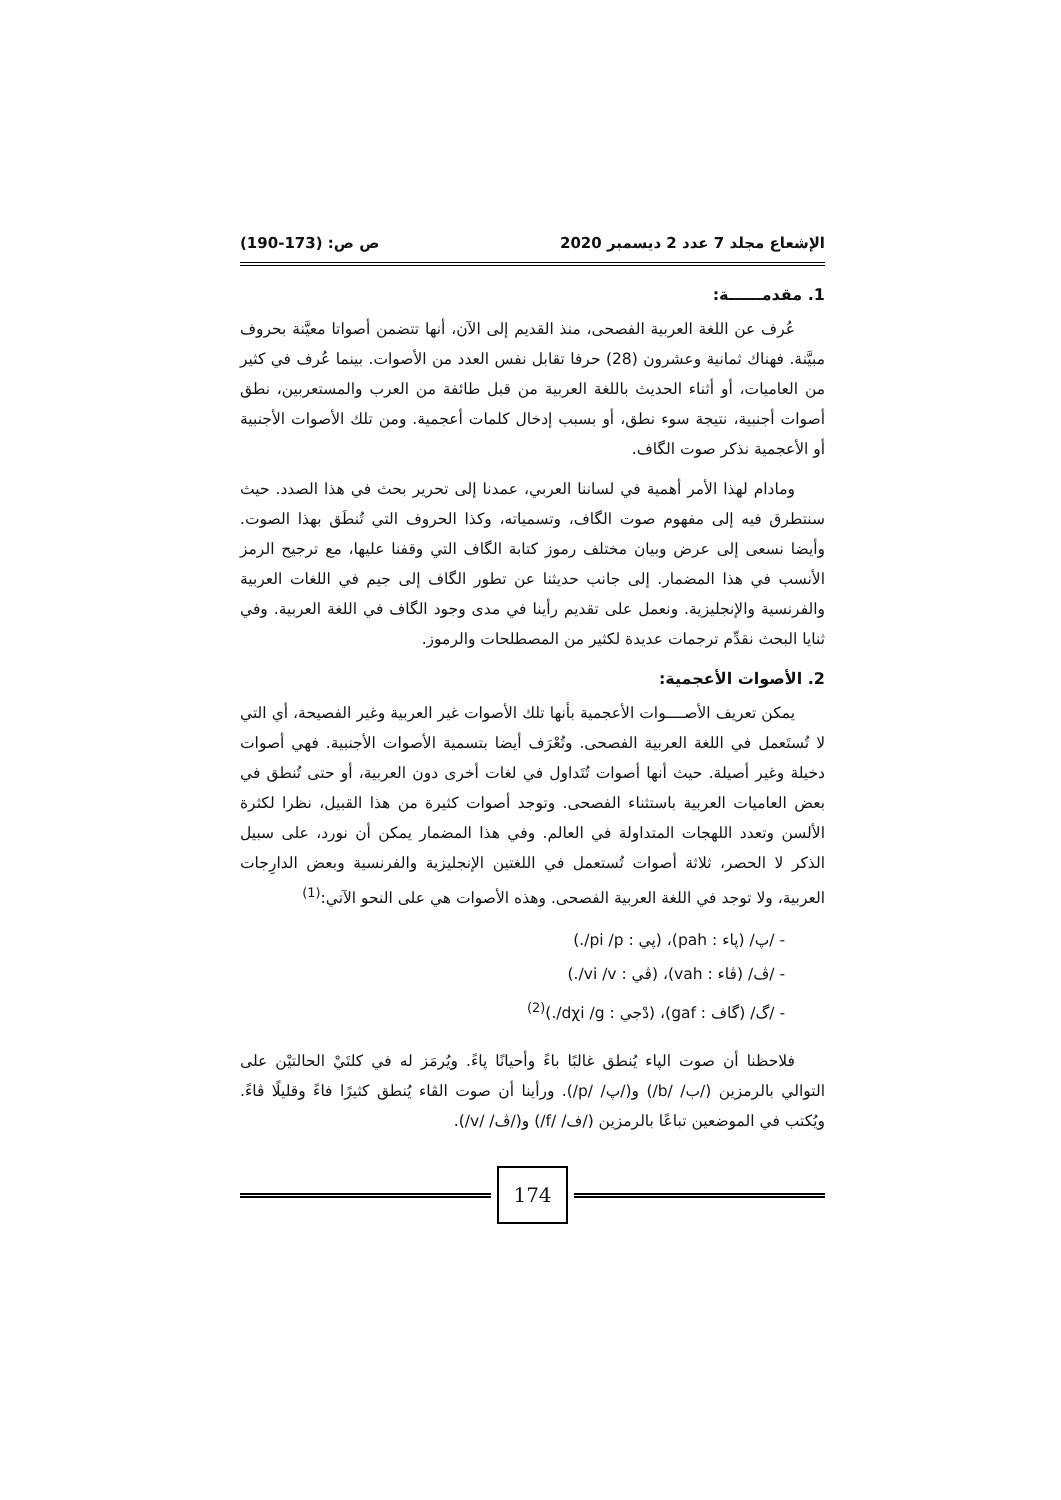الإشعاع مجلد 7 عدد 2 ديسمبر 2020 ص ص: (173-190)
1. مقدمــــــة:
عُرف عن اللغة العربية الفصحى، منذ القديم إلى الآن، أنها تتضمن أصواتا معيَّنة بحروف مبيَّنة. فهناك ثمانية وعشرون (28) حرفا تقابل نفس العدد من الأصوات. بينما عُرف في كثير من العاميات، أو أثناء الحديث باللغة العربية من قبل طائفة من العرب والمستعربين، نطق أصوات أجنبية، نتيجة سوء نطق، أو بسبب إدخال كلمات أعجمية. ومن تلك الأصوات الأجنبية أو الأعجمية نذكر صوت الگاف.
ومادام لهذا الأمر أهمية في لساننا العربي، عمدنا إلى تحرير بحث في هذا الصدد. حيث سنتطرق فيه إلى مفهوم صوت الگاف، وتسمياته، وكذا الحروف التي تُنطَق بهذا الصوت. وأيضا نسعى إلى عرض وبيان مختلف رموز كتابة الگاف التي وقفنا عليها، مع ترجيح الرمز الأنسب في هذا المضمار. إلى جانب حديثنا عن تطور الگاف إلى جيم في اللغات العربية والفرنسية والإنجليزية. ونعمل على تقديم رأينا في مدى وجود الگاف في اللغة العربية. وفي ثنايا البحث نقدِّم ترجمات عديدة لكثير من المصطلحات والرموز.
2. الأصوات الأعجمية:
يمكن تعريف الأصــــوات الأعجمية بأنها تلك الأصوات غير العربية وغير الفصيحة، أي التي لا تُستَعمل في اللغة العربية الفصحى. وتُعْرَف أيضا بتسمية الأصوات الأجنبية. فهي أصوات دخيلة وغير أصيلة. حيث أنها أصوات تُتَداول في لغات أخرى دون العربية، أو حتى تُنطق في بعض العاميات العربية باستثناء الفصحى. وتوجد أصوات كثيرة من هذا القبيل، نظرا لكثرة الألسن وتعدد اللهجات المتداولة في العالم. وفي هذا المضمار يمكن أن نورد، على سبيل الذكر لا الحصر، ثلاثة أصوات تُستعمل في اللغتين الإنجليزية والفرنسية وبعض الدارِجات العربية، ولا توجد في اللغة العربية الفصحى. وهذه الأصوات هي على النحو الآتي:<sup>(1)</sup>
- /پ/ (پاء : pah)، (پي : pi /p/.)
- /ڤ/ (ڤاء : vah)، (ڤي : vi /v/.)
- /گ/ (گاف : gaf)، (دْجي : dχi /g/.)<sup>(2)</sup>
فلاحظنا أن صوت الپاء يُنطق غالبًا باءً وأحيانًا پاءً. ويُرمَز له في كلتَيْ الحالتيْن على التوالي بالرمزين (/ب/ /b/) و(/پ/ /p/). ورأينا أن صوت الڤاء يُنطق كثيرًا فاءً وقليلًا ڤاءً. ويُكتب في الموضعين تباعًا بالرمزين (/ف/ /f/) و(/ڤ/ /v/).
174